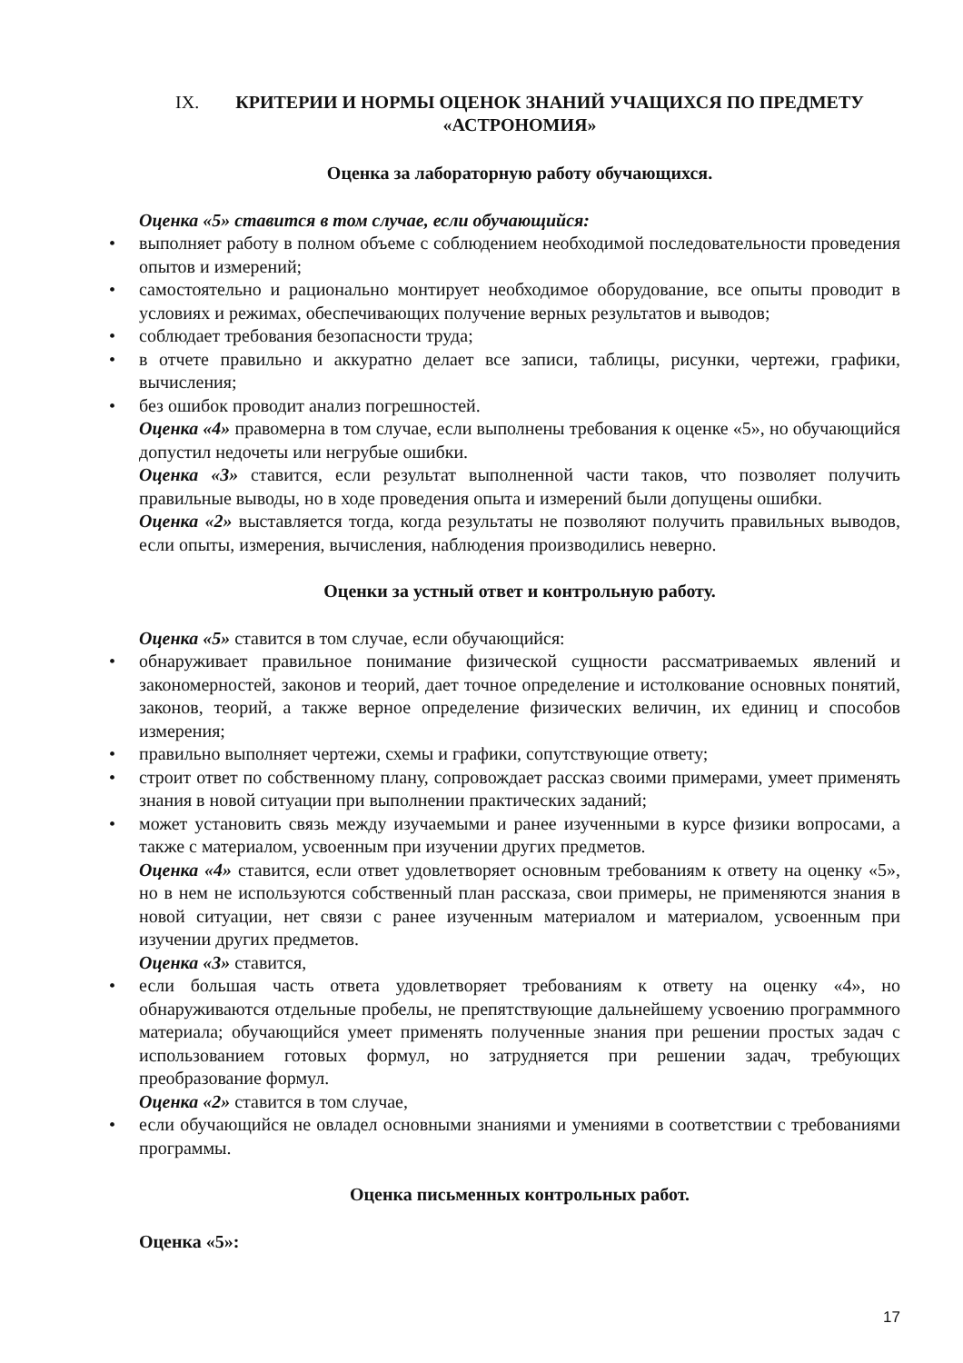IX. КРИТЕРИИ И НОРМЫ ОЦЕНОК ЗНАНИЙ УЧАЩИХСЯ ПО ПРЕДМЕТУ «АСТРОНОМИЯ»
Оценка за лабораторную работу обучающихся.
Оценка «5» ставится в том случае, если обучающийся:
• выполняет работу в полном объеме с соблюдением необходимой последовательности проведения опытов и измерений;
• самостоятельно и рационально монтирует необходимое оборудование, все опыты проводит в условиях и режимах, обеспечивающих получение верных результатов и выводов;
• соблюдает требования безопасности труда;
• в отчете правильно и аккуратно делает все записи, таблицы, рисунки, чертежи, графики, вычисления;
• без ошибок проводит анализ погрешностей.
Оценка «4» правомерна в том случае, если выполнены требования к оценке «5», но обучающийся допустил недочеты или негрубые ошибки.
Оценка «3» ставится, если результат выполненной части таков, что позволяет получить правильные выводы, но в ходе проведения опыта и измерений были допущены ошибки.
Оценка «2» выставляется тогда, когда результаты не позволяют получить правильных выводов, если опыты, измерения, вычисления, наблюдения производились неверно.
Оценки за устный ответ и контрольную работу.
Оценка «5» ставится в том случае, если обучающийся:
• обнаруживает правильное понимание физической сущности рассматриваемых явлений и закономерностей, законов и теорий, дает точное определение и истолкование основных понятий, законов, теорий, а также верное определение физических величин, их единиц и способов измерения;
• правильно выполняет чертежи, схемы и графики, сопутствующие ответу;
• строит ответ по собственному плану, сопровождает рассказ своими примерами, умеет применять знания в новой ситуации при выполнении практических заданий;
• может установить связь между изучаемыми и ранее изученными в курсе физики вопросами, а также с материалом, усвоенным при изучении других предметов.
Оценка «4» ставится, если ответ удовлетворяет основным требованиям к ответу на оценку «5», но в нем не используются собственный план рассказа, свои примеры, не применяются знания в новой ситуации, нет связи с ранее изученным материалом и материалом, усвоенным при изучении других предметов.
Оценка «3» ставится,
• если большая часть ответа удовлетворяет требованиям к ответу на оценку «4», но обнаруживаются отдельные пробелы, не препятствующие дальнейшему усвоению программного материала; обучающийся умеет применять полученные знания при решении простых задач с использованием готовых формул, но затрудняется при решении задач, требующих преобразование формул.
Оценка «2» ставится в том случае,
• если обучающийся не овладел основными знаниями и умениями в соответствии с требованиями программы.
Оценка письменных контрольных работ.
Оценка «5»:
17